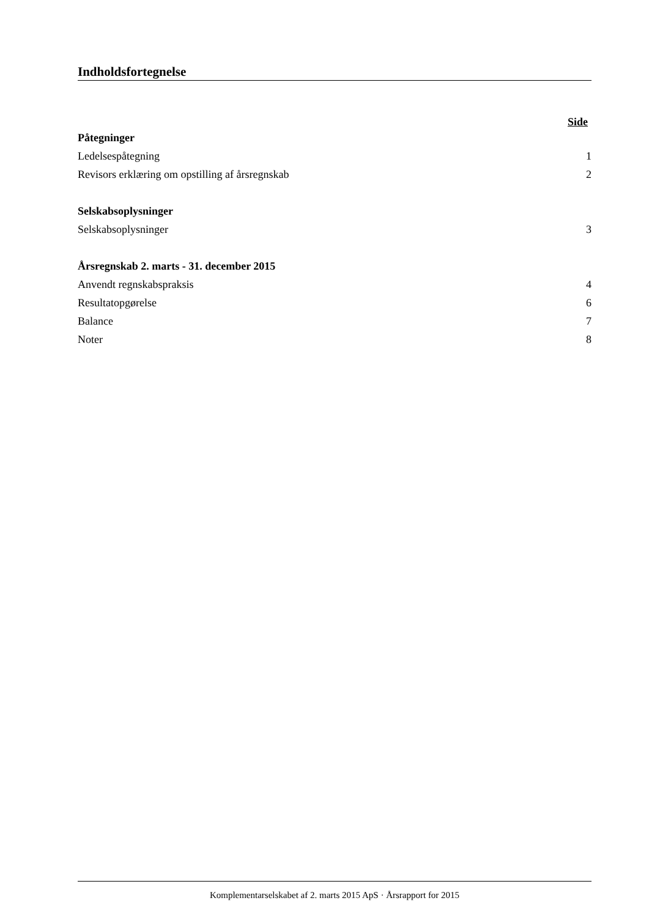Indholdsfortegnelse
Side
Påtegninger
Ledelsespåtegning 1
Revisors erklæring om opstilling af årsregnskab 2
Selskabsoplysninger
Selskabsoplysninger 3
Årsregnskab 2. marts - 31. december 2015
Anvendt regnskabspraksis 4
Resultatopgørelse 6
Balance 7
Noter 8
Komplementarselskabet af 2. marts 2015 ApS · Årsrapport for 2015